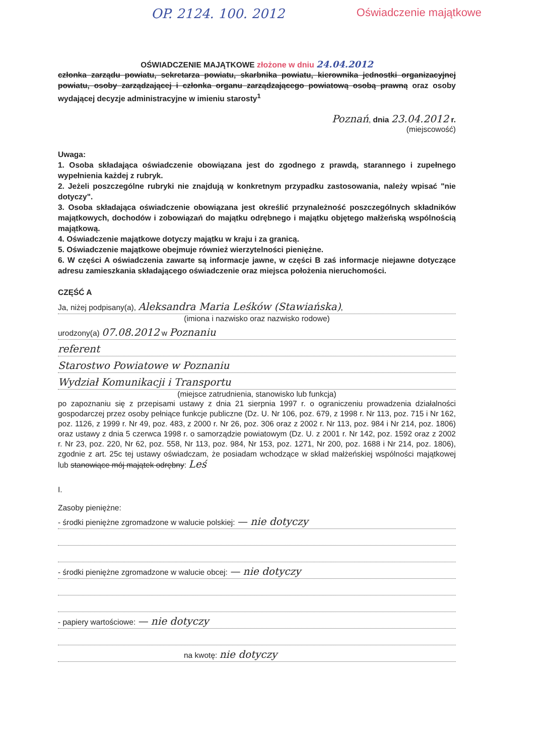OP. 2124. 100. 2012 Oświadczenie majątkowe
OŚWIADCZENIE MAJĄTKOWE złożone w dniu 24.04.2012
członka zarządu powiatu, sekretarza powiatu, skarbnika powiatu, kierownika jednostki organizacyjnej powiatu, osoby zarządzającej i członka organu zarządzającego powiatową osobą prawną oraz osoby wydającej decyzje administracyjne w imieniu starosty<sup>1</sup>
Poznań, dnia 23.04.2012 r.
(miejscowość)
Uwaga:
1. Osoba składająca oświadczenie obowiązana jest do zgodnego z prawdą, starannego i zupełnego wypełnienia każdej z rubryk.
2. Jeżeli poszczególne rubryki nie znajdują w konkretnym przypadku zastosowania, należy wpisać "nie dotyczy".
3. Osoba składająca oświadczenie obowiązana jest określić przynależność poszczególnych składników majątkowych, dochodów i zobowiązań do majątku odrębnego i majątku objętego małżeńską wspólnością majątkową.
4. Oświadczenie majątkowe dotyczy majątku w kraju i za granicą.
5. Oświadczenie majątkowe obejmuje również wierzytelności pieniężne.
6. W części A oświadczenia zawarte są informacje jawne, w części B zaś informacje niejawne dotyczące adresu zamieszkania składającego oświadczenie oraz miejsca położenia nieruchomości.
CZĘŚĆ A
Ja, niżej podpisany(a), Aleksandra Maria Leśków (Stawiańska),
(imiona i nazwisko oraz nazwisko rodowe)
urodzony(a) 07.08.2012 w Poznaniu
referent
Starostwo Powiatowe w Poznaniu
Wydział Komunikacji i Transportu
(miejsce zatrudnienia, stanowisko lub funkcja)
po zapoznaniu się z przepisami ustawy z dnia 21 sierpnia 1997 r. o ograniczeniu prowadzenia działalności gospodarczej przez osoby pełniące funkcje publiczne (Dz. U. Nr 106, poz. 679, z 1998 r. Nr 113, poz. 715 i Nr 162, poz. 1126, z 1999 r. Nr 49, poz. 483, z 2000 r. Nr 26, poz. 306 oraz z 2002 r. Nr 113, poz. 984 i Nr 214, poz. 1806) oraz ustawy z dnia 5 czerwca 1998 r. o samorządzie powiatowym (Dz. U. z 2001 r. Nr 142, poz. 1592 oraz z 2002 r. Nr 23, poz. 220, Nr 62, poz. 558, Nr 113, poz. 984, Nr 153, poz. 1271, Nr 200, poz. 1688 i Nr 214, poz. 1806), zgodnie z art. 25c tej ustawy oświadczam, że posiadam wchodzące w skład małżeńskiej wspólności majątkowej lub stanowiące mój majątek odrębny: Leś
I.
Zasoby pieniężne:
- środki pieniężne zgromadzone w walucie polskiej: — nie dotyczy
- środki pieniężne zgromadzone w walucie obcej: — nie dotyczy
- papiery wartościowe: — nie dotyczy
na kwotę: nie dotyczy